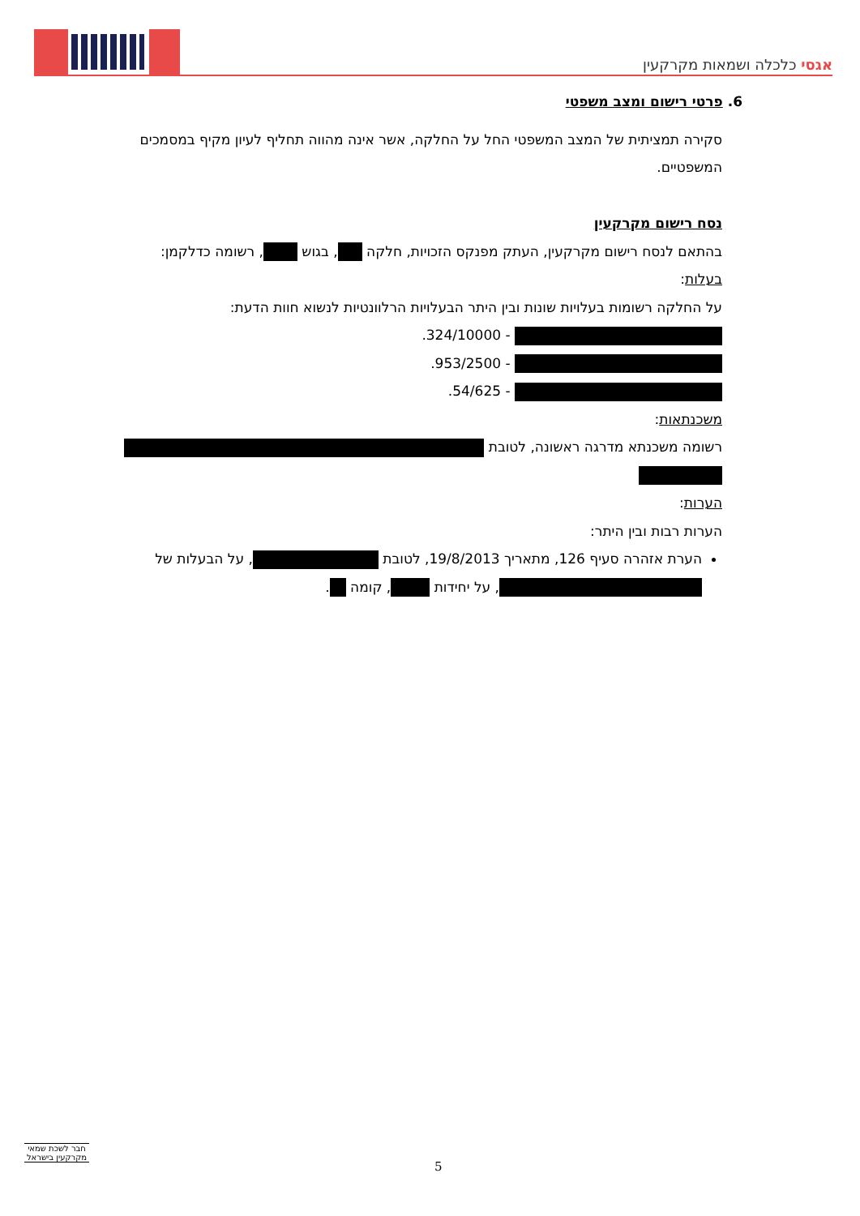אגסי כלכלה ושמאות מקרקעין
6. פרטי רישום ומצב משפטי
סקירה תמציתית של המצב המשפטי החל על החלקה, אשר אינה מהווה תחליף לעיון מקיף במסמכים המשפטיים.
נסח רישום מקרקעין
בהתאם לנסח רישום מקרקעין, העתק מפנקס הזכויות, חלקה , בגוש , רשומה כדלקמן:
בעלות:
על החלקה רשומות בעלויות שונות ובין היתר הבעלויות הרלוונטיות לנשוא חוות הדעת:
- 324/10000.
- 953/2500.
- 54/625.
משכנתאות:
רשומה משכנתא מדרגה ראשונה, לטובת
הערות:
הערות רבות ובין היתר:
הערת אזהרה סעיף 126, מתאריך 19/8/2013, לטובת , על הבעלות של , על יחידות , קומה .
חבר לשכת שמאי מקרקעין בישראל
5